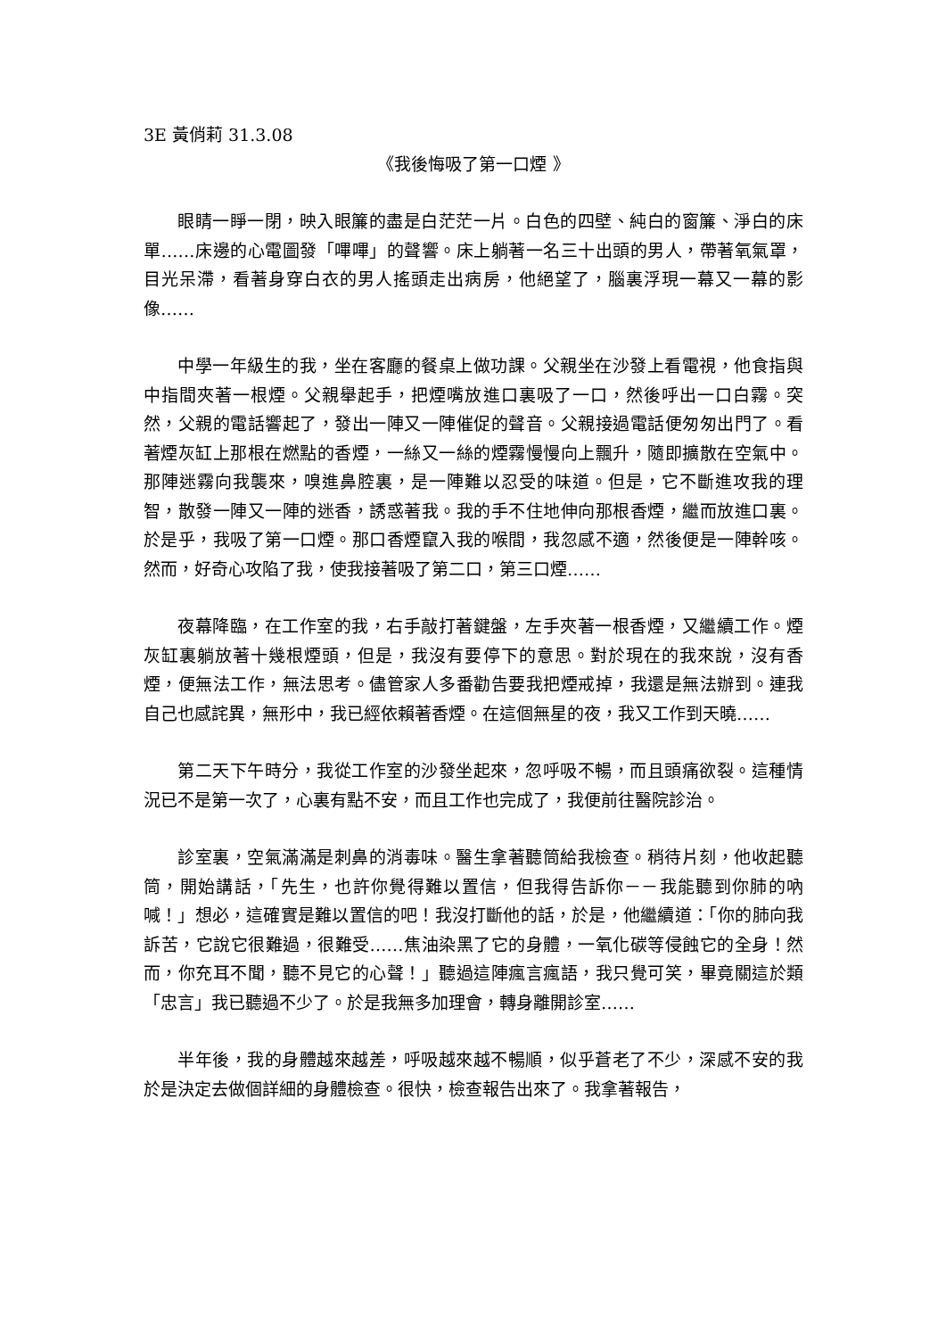3E 黃俏莉 31.3.08
《我後悔吸了第一口煙 》
眼睛一睜一閉，映入眼簾的盡是白茫茫一片。白色的四壁、純白的窗簾、淨白的床單……床邊的心電圖發「嗶嗶」的聲響。床上躺著一名三十出頭的男人，帶著氧氣罩，目光呆滯，看著身穿白衣的男人搖頭走出病房，他絕望了，腦裏浮現一幕又一幕的影像……
中學一年級生的我，坐在客廳的餐桌上做功課。父親坐在沙發上看電視，他食指與中指間夾著一根煙。父親舉起手，把煙嘴放進口裏吸了一口，然後呼出一口白霧。突然，父親的電話響起了，發出一陣又一陣催促的聲音。父親接過電話便匆匆出門了。看著煙灰缸上那根在燃點的香煙，一絲又一絲的煙霧慢慢向上飄升，隨即擴散在空氣中。那陣迷霧向我襲來，嗅進鼻腔裏，是一陣難以忍受的味道。但是，它不斷進攻我的理智，散發一陣又一陣的迷香，誘惑著我。我的手不住地伸向那根香煙，繼而放進口裏。於是乎，我吸了第一口煙。那口香煙竄入我的喉間，我忽感不適，然後便是一陣幹咳。然而，好奇心攻陷了我，使我接著吸了第二口，第三口煙……
夜幕降臨，在工作室的我，右手敲打著鍵盤，左手夾著一根香煙，又繼續工作。煙灰缸裏躺放著十幾根煙頭，但是，我沒有要停下的意思。對於現在的我來說，沒有香煙，便無法工作，無法思考。儘管家人多番勸告要我把煙戒掉，我還是無法辦到。連我自己也感詫異，無形中，我已經依賴著香煙。在這個無星的夜，我又工作到天曉……
第二天下午時分，我從工作室的沙發坐起來，忽呼吸不暢，而且頭痛欲裂。這種情況已不是第一次了，心裏有點不安，而且工作也完成了，我便前往醫院診治。
診室裏，空氣滿滿是刺鼻的消毒味。醫生拿著聽筒給我檢查。稍待片刻，他收起聽筒，開始講話，「先生，也許你覺得難以置信，但我得告訴你－－我能聽到你肺的吶喊！」想必，這確實是難以置信的吧！我沒打斷他的話，於是，他繼續道：「你的肺向我訴苦，它說它很難過，很難受……焦油染黑了它的身體，一氧化碳等侵蝕它的全身！然而，你充耳不聞，聽不見它的心聲！」聽過這陣瘋言瘋語，我只覺可笑，畢竟關這於類「忠言」我已聽過不少了。於是我無多加理會，轉身離開診室……
半年後，我的身體越來越差，呼吸越來越不暢順，似乎蒼老了不少，深感不安的我於是決定去做個詳細的身體檢查。很快，檢查報告出來了。我拿著報告，